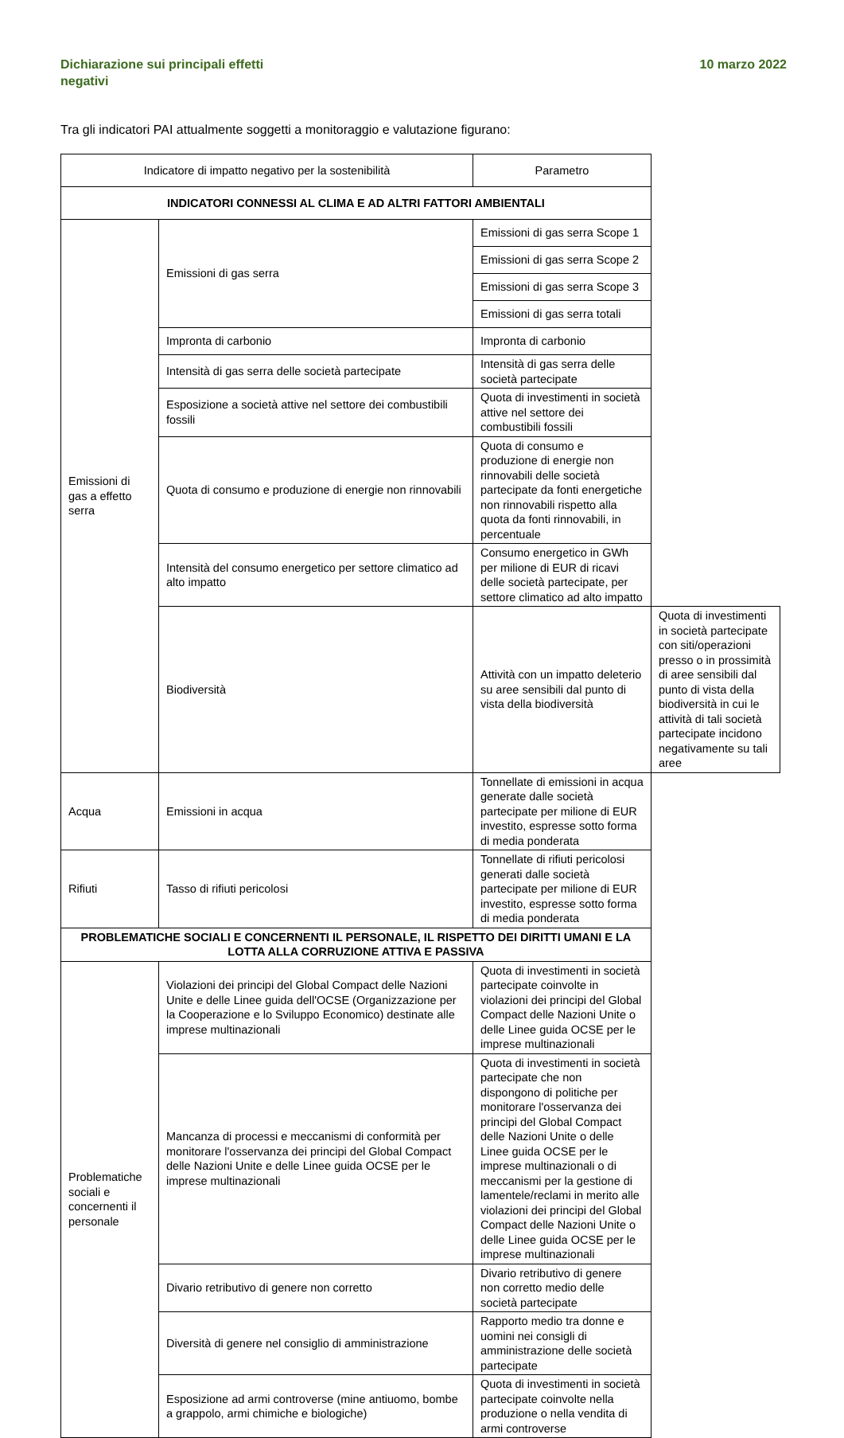Dichiarazione sui principali effetti
negativi
10 marzo 2022
Tra gli indicatori PAI attualmente soggetti a monitoraggio e valutazione figurano:
| Indicatore di impatto negativo per la sostenibilità | | Parametro | |
| --- | --- | --- | --- |
| INDICATORI CONNESSI AL CLIMA E AD ALTRI FATTORI AMBIENTALI | | | |
| Emissioni di gas a effetto serra | Emissioni di gas serra | Emissioni di gas serra Scope 1 | |
| | | Emissioni di gas serra Scope 2 | |
| | | Emissioni di gas serra Scope 3 | |
| | | Emissioni di gas serra totali | |
| | Impronta di carbonio | Impronta di carbonio | |
| | Intensità di gas serra delle società partecipate | Intensità di gas serra delle società partecipate | |
| | Esposizione a società attive nel settore dei combustibili fossili | Quota di investimenti in società attive nel settore dei combustibili fossili | |
| | Quota di consumo e produzione di energie non rinnovabili | Quota di consumo e produzione di energie non rinnovabili delle società partecipate da fonti energetiche non rinnovabili rispetto alla quota da fonti rinnovabili, in percentuale | |
| | Intensità del consumo energetico per settore climatico ad alto impatto | Consumo energetico in GWh per milione di EUR di ricavi delle società partecipate, per settore climatico ad alto impatto | |
| | Biodiversità | Attività con un impatto deleterio su aree sensibili dal punto di vista della biodiversità | Quota di investimenti in società partecipate con siti/operazioni presso o in prossimità di aree sensibili dal punto di vista della biodiversità in cui le attività di tali società partecipate incidono negativamente su tali aree |
| Acqua | Emissioni in acqua | Tonnellate di emissioni in acqua generate dalle società partecipate per milione di EUR investito, espresse sotto forma di media ponderata | |
| Rifiuti | Tasso di rifiuti pericolosi | Tonnellate di rifiuti pericolosi generati dalle società partecipate per milione di EUR investito, espresse sotto forma di media ponderata | |
| PROBLEMATICHE SOCIALI E CONCERNENTI IL PERSONALE, IL RISPETTO DEI DIRITTI UMANI E LA LOTTA ALLA CORRUZIONE ATTIVA E PASSIVA | | | |
| Problematiche sociali e concernenti il personale | Violazioni dei principi del Global Compact delle Nazioni Unite e delle Linee guida dell'OCSE (Organizzazione per la Cooperazione e lo Sviluppo Economico) destinate alle imprese multinazionali | Quota di investimenti in società partecipate coinvolte in violazioni dei principi del Global Compact delle Nazioni Unite o delle Linee guida OCSE per le imprese multinazionali | |
| | Mancanza di processi e meccanismi di conformità per monitorare l'osservanza dei principi del Global Compact delle Nazioni Unite e delle Linee guida OCSE per le imprese multinazionali | Quota di investimenti in società partecipate che non dispongono di politiche per monitorare l'osservanza dei principi del Global Compact delle Nazioni Unite o delle Linee guida OCSE per le imprese multinazionali o di meccanismi per la gestione di lamentele/reclami in merito alle violazioni dei principi del Global Compact delle Nazioni Unite o delle Linee guida OCSE per le imprese multinazionali | |
| | Divario retributivo di genere non corretto | Divario retributivo di genere non corretto medio delle società partecipate | |
| | Diversità di genere nel consiglio di amministrazione | Rapporto medio tra donne e uomini nei consigli di amministrazione delle società partecipate | |
| | Esposizione ad armi controverse (mine antiuomo, bombe a grappolo, armi chimiche e biologiche) | Quota di investimenti in società partecipate coinvolte nella produzione o nella vendita di armi controverse | |